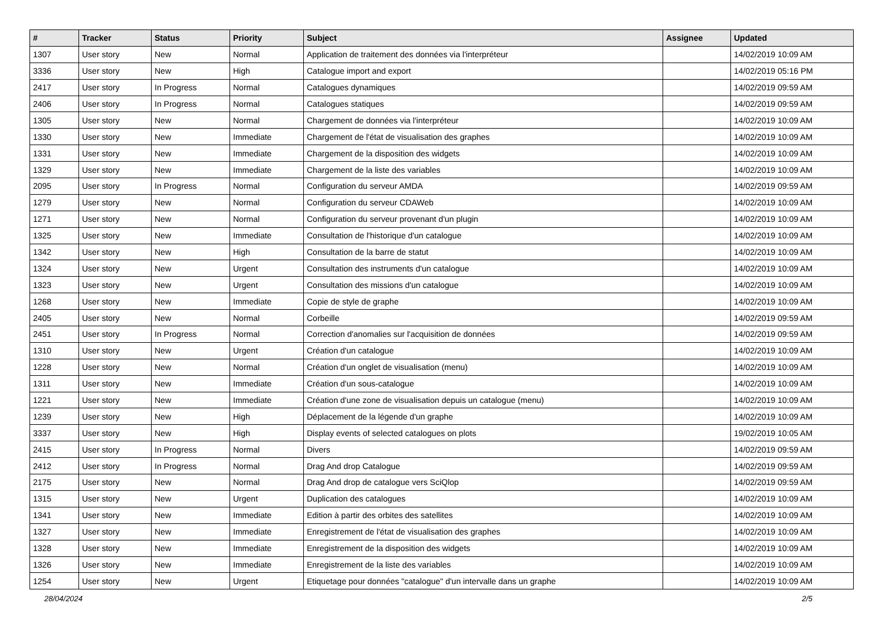| # | Tracker | Status | Priority | Subject | Assignee | Updated |
| --- | --- | --- | --- | --- | --- | --- |
| 1307 | User story | New | Normal | Application de traitement des données via l'interpréteur | | 14/02/2019 10:09 AM |
| 3336 | User story | New | High | Catalogue import and export | | 14/02/2019 05:16 PM |
| 2417 | User story | In Progress | Normal | Catalogues dynamiques | | 14/02/2019 09:59 AM |
| 2406 | User story | In Progress | Normal | Catalogues statiques | | 14/02/2019 09:59 AM |
| 1305 | User story | New | Normal | Chargement de données via l'interpréteur | | 14/02/2019 10:09 AM |
| 1330 | User story | New | Immediate | Chargement de l'état de visualisation des graphes | | 14/02/2019 10:09 AM |
| 1331 | User story | New | Immediate | Chargement de la disposition des widgets | | 14/02/2019 10:09 AM |
| 1329 | User story | New | Immediate | Chargement de la liste des variables | | 14/02/2019 10:09 AM |
| 2095 | User story | In Progress | Normal | Configuration du serveur AMDA | | 14/02/2019 09:59 AM |
| 1279 | User story | New | Normal | Configuration du serveur CDAWeb | | 14/02/2019 10:09 AM |
| 1271 | User story | New | Normal | Configuration du serveur provenant d'un plugin | | 14/02/2019 10:09 AM |
| 1325 | User story | New | Immediate | Consultation de l'historique d'un catalogue | | 14/02/2019 10:09 AM |
| 1342 | User story | New | High | Consultation de la barre de statut | | 14/02/2019 10:09 AM |
| 1324 | User story | New | Urgent | Consultation des instruments d'un catalogue | | 14/02/2019 10:09 AM |
| 1323 | User story | New | Urgent | Consultation des missions d'un catalogue | | 14/02/2019 10:09 AM |
| 1268 | User story | New | Immediate | Copie de style de graphe | | 14/02/2019 10:09 AM |
| 2405 | User story | New | Normal | Corbeille | | 14/02/2019 09:59 AM |
| 2451 | User story | In Progress | Normal | Correction d'anomalies sur l'acquisition de données | | 14/02/2019 09:59 AM |
| 1310 | User story | New | Urgent | Création d'un catalogue | | 14/02/2019 10:09 AM |
| 1228 | User story | New | Normal | Création d'un onglet de visualisation (menu) | | 14/02/2019 10:09 AM |
| 1311 | User story | New | Immediate | Création d'un sous-catalogue | | 14/02/2019 10:09 AM |
| 1221 | User story | New | Immediate | Création d'une zone de visualisation depuis un catalogue (menu) | | 14/02/2019 10:09 AM |
| 1239 | User story | New | High | Déplacement de la légende d'un graphe | | 14/02/2019 10:09 AM |
| 3337 | User story | New | High | Display events of selected catalogues on plots | | 19/02/2019 10:05 AM |
| 2415 | User story | In Progress | Normal | Divers | | 14/02/2019 09:59 AM |
| 2412 | User story | In Progress | Normal | Drag And drop Catalogue | | 14/02/2019 09:59 AM |
| 2175 | User story | New | Normal | Drag And drop de catalogue vers SciQlop | | 14/02/2019 09:59 AM |
| 1315 | User story | New | Urgent | Duplication des catalogues | | 14/02/2019 10:09 AM |
| 1341 | User story | New | Immediate | Edition à partir des orbites des satellites | | 14/02/2019 10:09 AM |
| 1327 | User story | New | Immediate | Enregistrement de l'état de visualisation des graphes | | 14/02/2019 10:09 AM |
| 1328 | User story | New | Immediate | Enregistrement de la disposition des widgets | | 14/02/2019 10:09 AM |
| 1326 | User story | New | Immediate | Enregistrement de la liste des variables | | 14/02/2019 10:09 AM |
| 1254 | User story | New | Urgent | Etiquetage pour données "catalogue" d'un intervalle dans un graphe | | 14/02/2019 10:09 AM |
28/04/2024 2/5